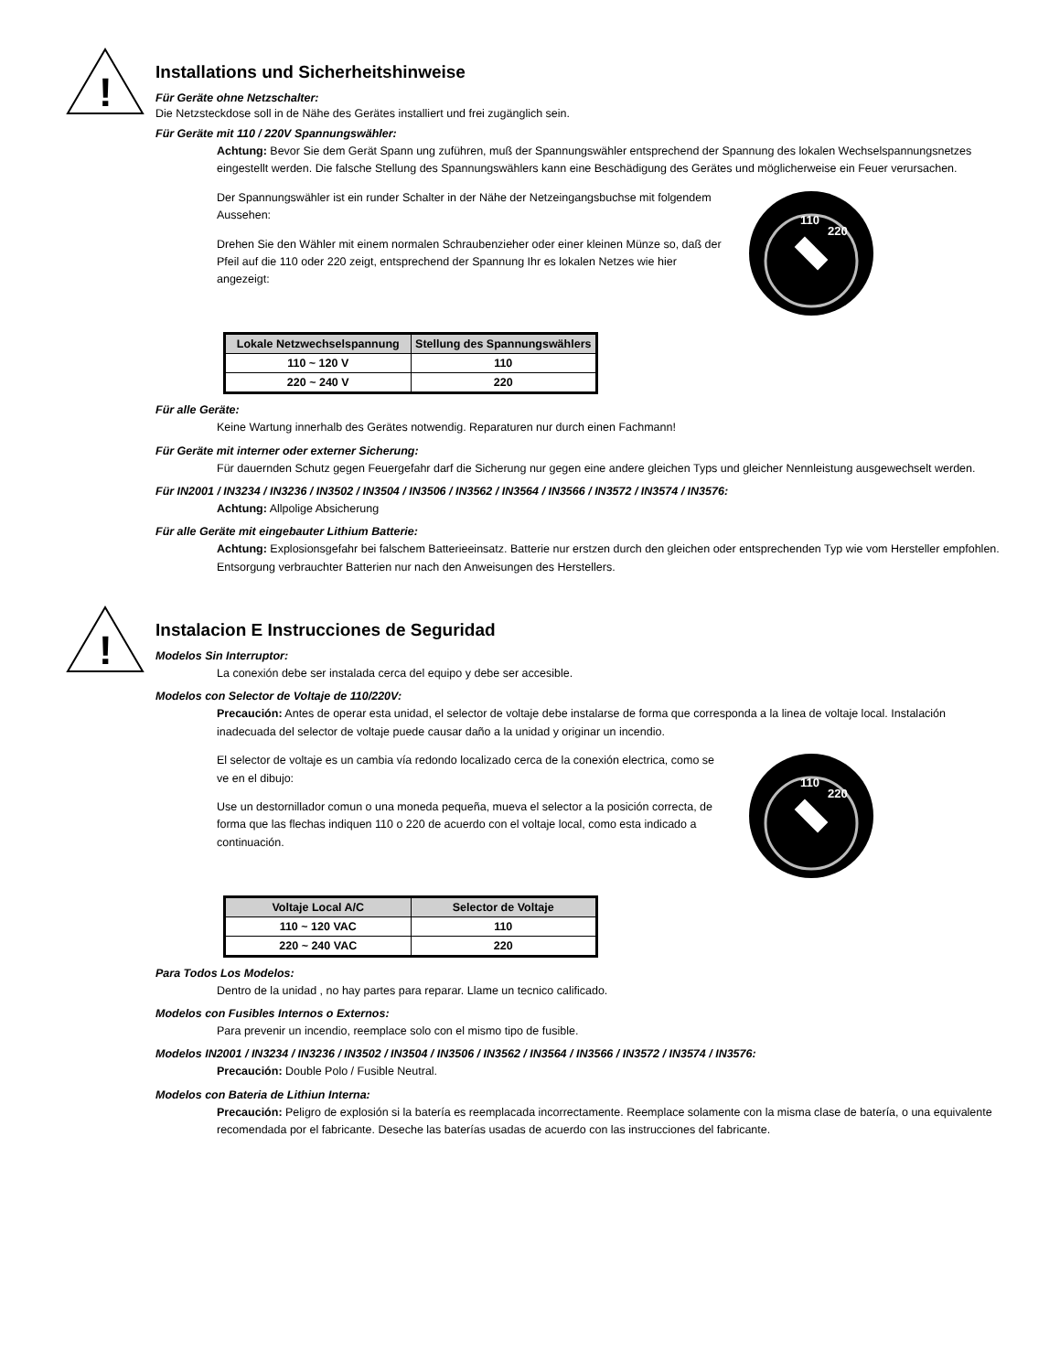!
Installations und Sicherheitshinweise
Für Geräte ohne Netzschalter:
Die Netzsteckdose soll in de Nähe des Gerätes installiert und frei zugänglich sein.
Für Geräte mit 110 / 220V Spannungswähler:
Achtung: Bevor Sie dem Gerät Spann ung zuführen, muß der Spannungswähler entsprechend der Spannung des lokalen Wechselspannungsnetzes eingestellt werden. Die falsche Stellung des Spannungswählers kann eine Beschädigung des Gerätes und möglicherweise ein Feuer verursachen.
Der Spannungswähler ist ein runder Schalter in der Nähe der Netzeingangsbuchse mit folgendem Aussehen:
Drehen Sie den Wähler mit einem normalen Schraubenzieher oder einer kleinen Münze so, daß der Pfeil auf die 110 oder 220 zeigt, entsprechend der Spannung Ihr es lokalen Netzes wie hier angezeigt:
110
220
| Lokale Netzwechselspannung | Stellung des Spannungswählers |
| --- | --- |
| 110 ~ 120 V | 110 |
| 220 ~ 240 V | 220 |
Für alle Geräte:
Keine Wartung innerhalb des Gerätes notwendig. Reparaturen nur durch einen Fachmann!
Für Geräte mit interner oder externer Sicherung:
Für dauernden Schutz gegen Feuergefahr darf die Sicherung nur gegen eine andere gleichen Typs und gleicher Nennleistung ausgewechselt werden.
Für IN2001 / IN3234 / IN3236 / IN3502 / IN3504 / IN3506 / IN3562 / IN3564 / IN3566 / IN3572 / IN3574 / IN3576:
Achtung: Allpolige Absicherung
Für alle Geräte mit eingebauter Lithium Batterie:
Achtung: Explosionsgefahr bei falschem Batterieeinsatz. Batterie nur erstzen durch den gleichen oder entsprechenden Typ wie vom Hersteller empfohlen. Entsorgung verbrauchter Batterien nur nach den Anweisungen des Herstellers.
!
Instalacion E Instrucciones de Seguridad
Modelos Sin Interruptor:
La conexión debe ser instalada cerca del equipo y debe ser accesible.
Modelos con Selector de Voltaje de 110/220V:
Precaución: Antes de operar esta unidad, el selector de voltaje debe instalarse de forma que corresponda a la linea de voltaje local. Instalación inadecuada del selector de voltaje puede causar daño a la unidad y originar un incendio.
El selector de voltaje es un cambia vía redondo localizado cerca de la conexión electrica, como se ve en el dibujo:
Use un destornillador comun o una moneda pequeña, mueva el selector a la posición correcta, de forma que las flechas indiquen 110 o 220 de acuerdo con el voltaje local, como esta indicado a continuación.
110
220
| Voltaje Local A/C | Selector de Voltaje |
| --- | --- |
| 110 ~ 120 VAC | 110 |
| 220 ~ 240 VAC | 220 |
Para Todos Los Modelos:
Dentro de la unidad , no hay partes para reparar. Llame un tecnico calificado.
Modelos con Fusibles Internos o Externos:
Para prevenir un incendio, reemplace solo con el mismo tipo de fusible.
Modelos IN2001 / IN3234 / IN3236 / IN3502 / IN3504 / IN3506 / IN3562 / IN3564 / IN3566 / IN3572 / IN3574 / IN3576:
Precaución: Double Polo / Fusible Neutral.
Modelos con Bateria de Lithiun Interna:
Precaución: Peligro de explosión si la batería es reemplacada incorrectamente. Reemplace solamente con la misma clase de batería, o una equivalente recomendada por el fabricante. Deseche las baterías usadas de acuerdo con las instrucciones del fabricante.